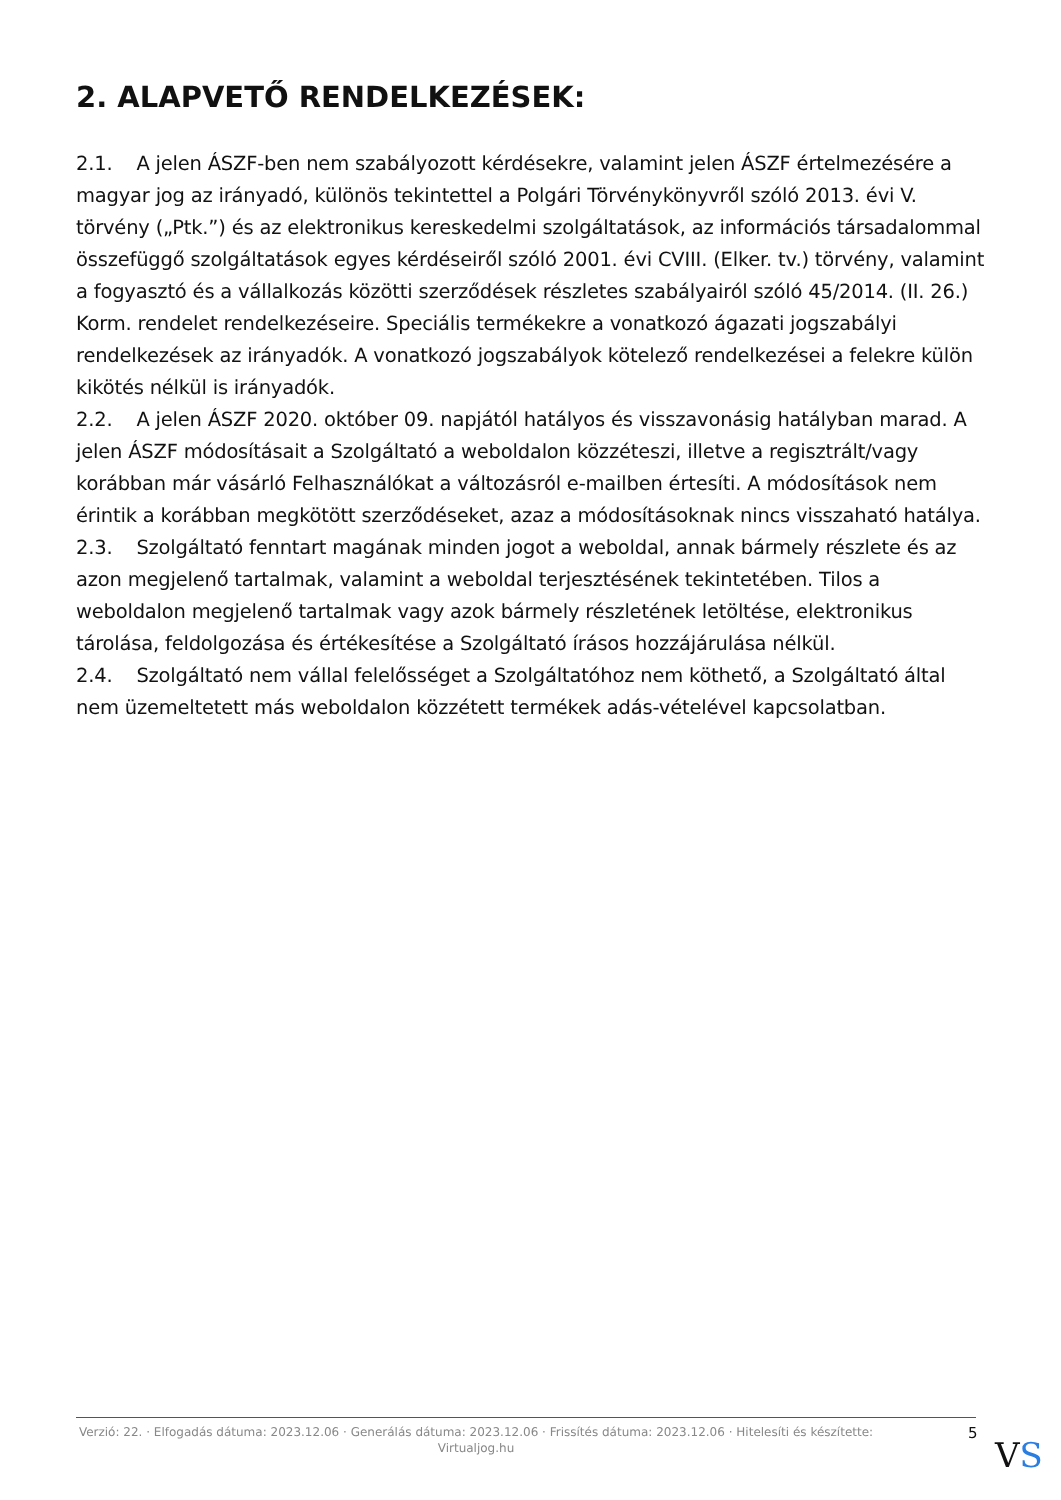2. ALAPVETŐ RENDELKEZÉSEK:
2.1. A jelen ÁSZF-ben nem szabályozott kérdésekre, valamint jelen ÁSZF értelmezésére a magyar jog az irányadó, különös tekintettel a Polgári Törvénykönyvről szóló 2013. évi V. törvény („Ptk.”) és az elektronikus kereskedelmi szolgáltatások, az információs társadalommal összefüggő szolgáltatások egyes kérdéseiről szóló 2001. évi CVIII. (Elker. tv.) törvény, valamint a fogyasztó és a vállalkozás közötti szerződések részletes szabályairól szóló 45/2014. (II. 26.) Korm. rendelet rendelkezéseire. Speciális termékekre a vonatkozó ágazati jogszabályi rendelkezések az irányadók. A vonatkozó jogszabályok kötelező rendelkezései a felekre külön kikötés nélkül is irányadók.
2.2. A jelen ÁSZF 2020. október 09. napjától hatályos és visszavonásig hatályban marad. A jelen ÁSZF módosításait a Szolgáltató a weboldalon közzéteszi, illetve a regisztrált/vagy korábban már vásárló Felhasználókat a változásról e-mailben értesíti. A módosítások nem érintik a korábban megkötött szerződéseket, azaz a módosításoknak nincs visszaható hatálya.
2.3. Szolgáltató fenntart magának minden jogot a weboldal, annak bármely részlete és az azon megjelenő tartalmak, valamint a weboldal terjesztésének tekintetében. Tilos a weboldalon megjelenő tartalmak vagy azok bármely részletének letöltése, elektronikus tárolása, feldolgozása és értékesítése a Szolgáltató írásos hozzájárulása nélkül.
2.4. Szolgáltató nem vállal felelősséget a Szolgáltatóhoz nem köthető, a Szolgáltató által nem üzemeltetett más weboldalon közzétett termékek adás-vételével kapcsolatban.
Verzió: 22. · Elfogadás dátuma: 2023.12.06 · Generálás dátuma: 2023.12.06 · Frissítés dátuma: 2023.12.06 · Hitelesíti és készítette: Virtualjog.hu
5
VS